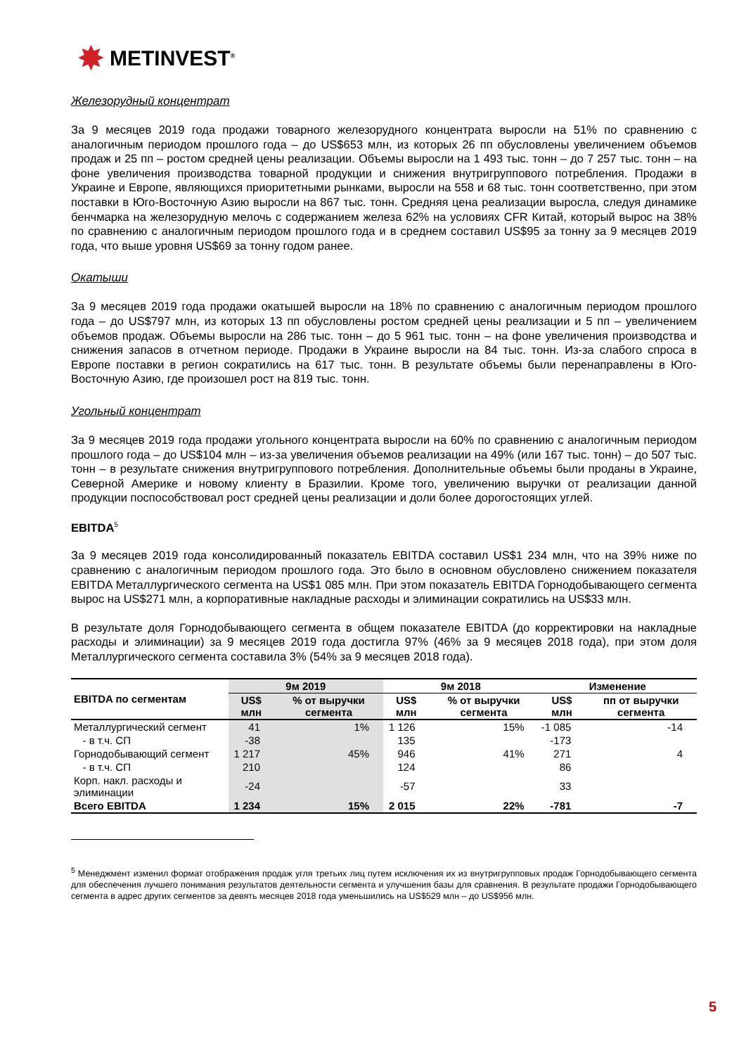✸ METINVEST<sup>®</sup>
Железорудный концентрат
За 9 месяцев 2019 года продажи товарного железорудного концентрата выросли на 51% по сравнению с аналогичным периодом прошлого года – до US$653 млн, из которых 26 пп обусловлены увеличением объемов продаж и 25 пп – ростом средней цены реализации. Объемы выросли на 1 493 тыс. тонн – до 7 257 тыс. тонн – на фоне увеличения производства товарной продукции и снижения внутригруппового потребления. Продажи в Украине и Европе, являющихся приоритетными рынками, выросли на 558 и 68 тыс. тонн соответственно, при этом поставки в Юго-Восточную Азию выросли на 867 тыс. тонн. Средняя цена реализации выросла, следуя динамике бенчмарка на железорудную мелочь с содержанием железа 62% на условиях CFR Китай, который вырос на 38% по сравнению с аналогичным периодом прошлого года и в среднем составил US$95 за тонну за 9 месяцев 2019 года, что выше уровня US$69 за тонну годом ранее.
Окатыши
За 9 месяцев 2019 года продажи окатышей выросли на 18% по сравнению с аналогичным периодом прошлого года – до US$797 млн, из которых 13 пп обусловлены ростом средней цены реализации и 5 пп – увеличением объемов продаж. Объемы выросли на 286 тыс. тонн – до 5 961 тыс. тонн – на фоне увеличения производства и снижения запасов в отчетном периоде. Продажи в Украине выросли на 84 тыс. тонн. Из-за слабого спроса в Европе поставки в регион сократились на 617 тыс. тонн. В результате объемы были перенаправлены в Юго-Восточную Азию, где произошел рост на 819 тыс. тонн.
Угольный концентрат
За 9 месяцев 2019 года продажи угольного концентрата выросли на 60% по сравнению с аналогичным периодом прошлого года – до US$104 млн – из-за увеличения объемов реализации на 49% (или 167 тыс. тонн) – до 507 тыс. тонн – в результате снижения внутригруппового потребления. Дополнительные объемы были проданы в Украине, Северной Америке и новому клиенту в Бразилии. Кроме того, увеличению выручки от реализации данной продукции поспособствовал рост средней цены реализации и доли более дорогостоящих углей.
EBITDA<sup>5</sup>
За 9 месяцев 2019 года консолидированный показатель EBITDA составил US$1 234 млн, что на 39% ниже по сравнению с аналогичным периодом прошлого года. Это было в основном обусловлено снижением показателя EBITDA Металлургического сегмента на US$1 085 млн. При этом показатель EBITDA Горнодобывающего сегмента вырос на US$271 млн, а корпоративные накладные расходы и элиминации сократились на US$33 млн.
В результате доля Горнодобывающего сегмента в общем показателе EBITDA (до корректировки на накладные расходы и элиминации) за 9 месяцев 2019 года достигла 97% (46% за 9 месяцев 2018 года), при этом доля Металлургического сегмента составила 3% (54% за 9 месяцев 2018 года).
| EBITDA по сегментам | 9м 2019 | | 9м 2018 | | Изменение | |
| --- | --- | --- | --- | --- | --- | --- |
| | US$ млн | % от выручки сегмента | US$ млн | % от выручки сегмента | US$ млн | пп от выручки сегмента |
| Металлургический сегмент | 41 | 1% | 1 126 | 15% | -1 085 | -14 |
| - в т.ч. СП | -38 | | 135 | | -173 | |
| Горнодобывающий сегмент | 1 217 | 45% | 946 | 41% | 271 | 4 |
| - в т.ч. СП | 210 | | 124 | | 86 | |
| Корп. накл. расходы и элиминации | -24 | | -57 | | 33 | |
| Всего EBITDA | 1 234 | 15% | 2 015 | 22% | -781 | -7 |
<sup>5</sup> Менеджмент изменил формат отображения продаж угля третьих лиц путем исключения их из внутригрупповых продаж Горнодобывающего сегмента для обеспечения лучшего понимания результатов деятельности сегмента и улучшения базы для сравнения. В результате продажи Горнодобывающего сегмента в адрес других сегментов за девять месяцев 2018 года уменьшились на US$529 млн – до US$956 млн.
5